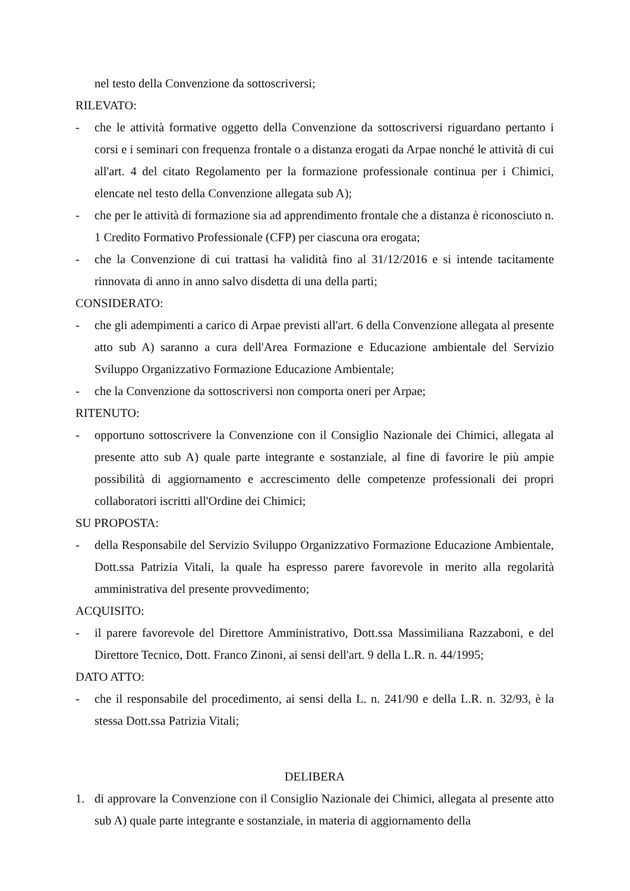nel testo della Convenzione da sottoscriversi;
RILEVATO:
- che le attività formative oggetto della Convenzione da sottoscriversi riguardano pertanto i corsi e i seminari con frequenza frontale o a distanza erogati da Arpae nonché le attività di cui all'art. 4 del citato Regolamento per la formazione professionale continua per i Chimici, elencate nel testo della Convenzione allegata sub A);
- che per le attività di formazione sia ad apprendimento frontale che a distanza è riconosciuto n. 1 Credito Formativo Professionale (CFP) per ciascuna ora erogata;
- che la Convenzione di cui trattasi ha validità fino al 31/12/2016 e si intende tacitamente rinnovata di anno in anno salvo disdetta di una della parti;
CONSIDERATO:
- che gli adempimenti a carico di Arpae previsti all'art. 6 della Convenzione allegata al presente atto sub A) saranno a cura dell'Area Formazione e Educazione ambientale del Servizio Sviluppo Organizzativo Formazione Educazione Ambientale;
- che la Convenzione da sottoscriversi non comporta oneri per Arpae;
RITENUTO:
- opportuno sottoscrivere la Convenzione con il Consiglio Nazionale dei Chimici, allegata al presente atto sub A) quale parte integrante e sostanziale, al fine di favorire le più ampie possibilità di aggiornamento e accrescimento delle competenze professionali dei propri collaboratori iscritti all'Ordine dei Chimici;
SU PROPOSTA:
- della Responsabile del Servizio Sviluppo Organizzativo Formazione Educazione Ambientale, Dott.ssa Patrizia Vitali, la quale ha espresso parere favorevole in merito alla regolarità amministrativa del presente provvedimento;
ACQUISITO:
- il parere favorevole del Direttore Amministrativo, Dott.ssa Massimiliana Razzaboni, e del Direttore Tecnico, Dott. Franco Zinoni, ai sensi dell'art. 9 della L.R. n. 44/1995;
DATO ATTO:
- che il responsabile del procedimento, ai sensi della L. n. 241/90 e della L.R. n. 32/93, è la stessa Dott.ssa Patrizia Vitali;
DELIBERA
1. di approvare la Convenzione con il Consiglio Nazionale dei Chimici, allegata al presente atto sub A) quale parte integrante e sostanziale, in materia di aggiornamento della